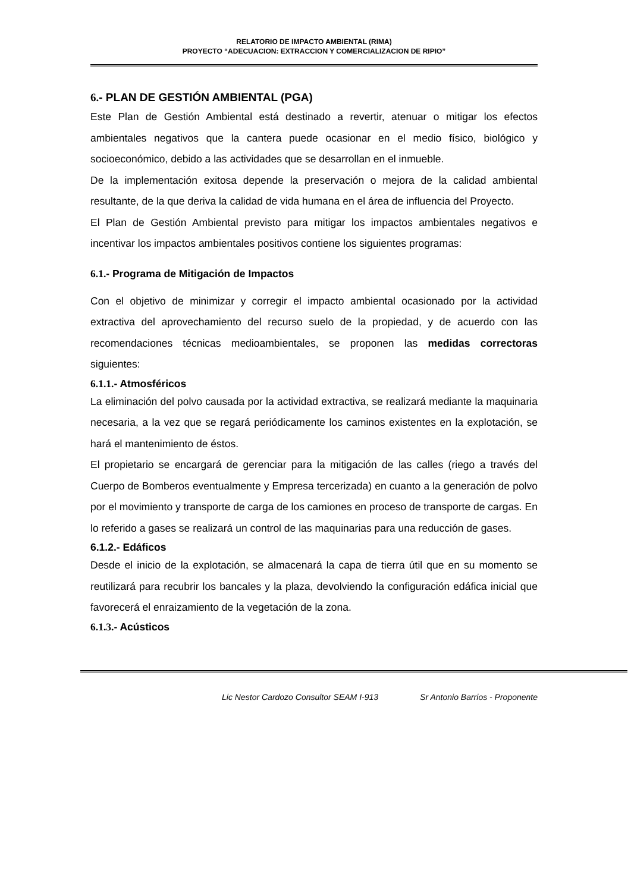RELATORIO DE IMPACTO AMBIENTAL (RIMA)
PROYECTO “ADECUACION: EXTRACCION Y COMERCIALIZACION DE RIPIO”
6.- PLAN DE GESTIÓN AMBIENTAL (PGA)
Este Plan de Gestión Ambiental está destinado a revertir, atenuar o mitigar los efectos ambientales negativos que la cantera puede ocasionar en el medio físico, biológico y socioeconómico, debido a las actividades que se desarrollan en el inmueble.
De la implementación exitosa depende la preservación o mejora de la calidad ambiental resultante, de la que deriva la calidad de vida humana en el área de influencia del Proyecto.
El Plan de Gestión Ambiental previsto para mitigar los impactos ambientales negativos e incentivar los impactos ambientales positivos contiene los siguientes programas:
6.1.- Programa de Mitigación de Impactos
Con el objetivo de minimizar y corregir el impacto ambiental ocasionado por la actividad extractiva del aprovechamiento del recurso suelo de la propiedad, y de acuerdo con las recomendaciones técnicas medioambientales, se proponen las medidas correctoras siguientes:
6.1.1.- Atmosféricos
La eliminación del polvo causada por la actividad extractiva, se realizará mediante la maquinaria necesaria, a la vez que se regará periódicamente los caminos existentes en la explotación, se hará el mantenimiento de éstos.
El propietario se encargará de gerenciar para la mitigación de las calles (riego a través del Cuerpo de Bomberos eventualmente y Empresa tercerizada) en cuanto a la generación de polvo por el movimiento y transporte de carga de los camiones en proceso de transporte de cargas. En lo referido a gases se realizará un control de las maquinarias para una reducción de gases.
6.1.2.- Edáficos
Desde el inicio de la explotación, se almacenará la capa de tierra útil que en su momento se reutilizará para recubrir los bancales y la plaza, devolviendo la configuración edáfica inicial que favorecerá el enraizamiento de la vegetación de la zona.
6.1.3.- Acústicos
Lic Nestor Cardozo Consultor SEAM I-913 Sr Antonio Barrios - Proponente